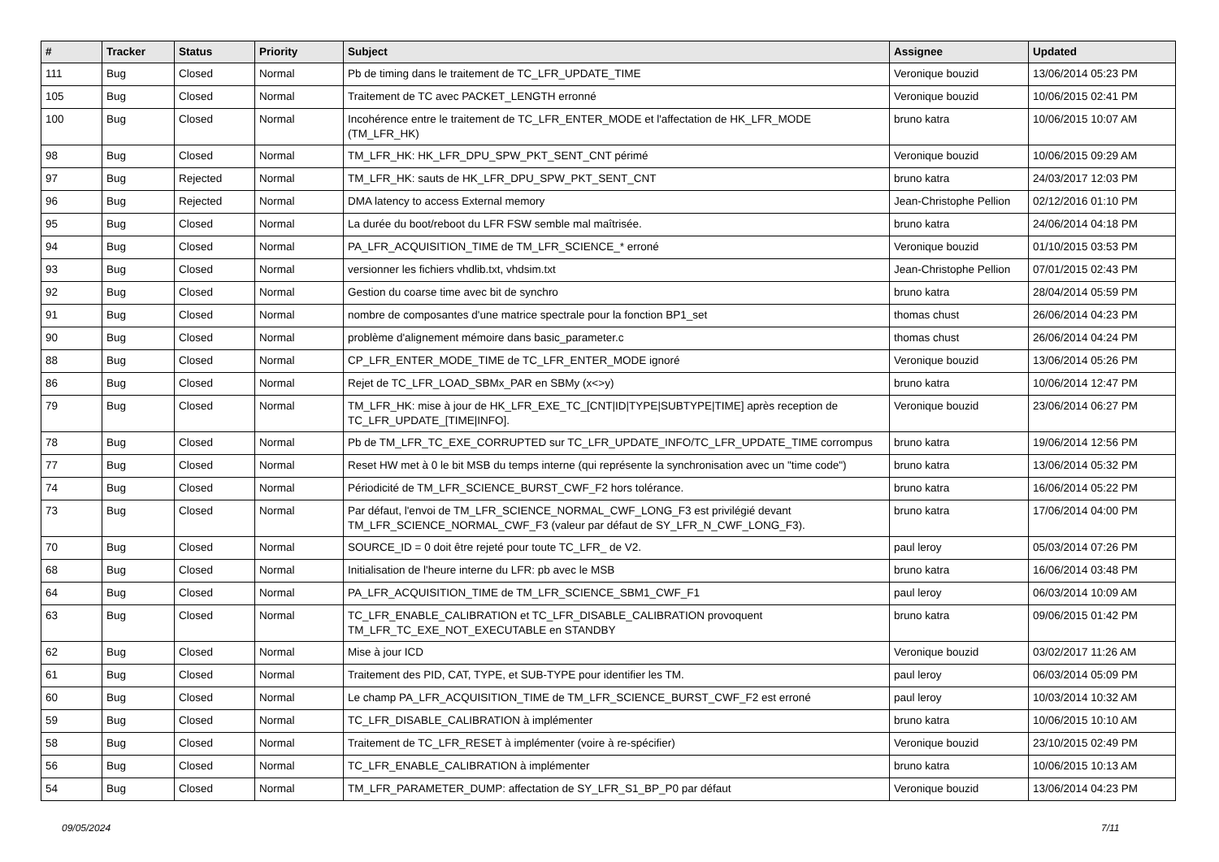| # | Tracker | Status | Priority | Subject | Assignee | Updated |
| --- | --- | --- | --- | --- | --- | --- |
| 111 | Bug | Closed | Normal | Pb de timing dans le traitement de TC_LFR_UPDATE_TIME | Veronique bouzid | 13/06/2014 05:23 PM |
| 105 | Bug | Closed | Normal | Traitement de TC avec PACKET_LENGTH erronné | Veronique bouzid | 10/06/2015 02:41 PM |
| 100 | Bug | Closed | Normal | Incohérence entre le traitement de TC_LFR_ENTER_MODE et l'affectation de HK_LFR_MODE (TM_LFR_HK) | bruno katra | 10/06/2015 10:07 AM |
| 98 | Bug | Closed | Normal | TM_LFR_HK: HK_LFR_DPU_SPW_PKT_SENT_CNT périmé | Veronique bouzid | 10/06/2015 09:29 AM |
| 97 | Bug | Rejected | Normal | TM_LFR_HK: sauts de HK_LFR_DPU_SPW_PKT_SENT_CNT | bruno katra | 24/03/2017 12:03 PM |
| 96 | Bug | Rejected | Normal | DMA latency to access External memory | Jean-Christophe Pellion | 02/12/2016 01:10 PM |
| 95 | Bug | Closed | Normal | La durée du boot/reboot du LFR FSW semble mal maîtrisée. | bruno katra | 24/06/2014 04:18 PM |
| 94 | Bug | Closed | Normal | PA_LFR_ACQUISITION_TIME de TM_LFR_SCIENCE_* erroné | Veronique bouzid | 01/10/2015 03:53 PM |
| 93 | Bug | Closed | Normal | versionner les fichiers vhdlib.txt, vhdsim.txt | Jean-Christophe Pellion | 07/01/2015 02:43 PM |
| 92 | Bug | Closed | Normal | Gestion du coarse time avec bit de synchro | bruno katra | 28/04/2014 05:59 PM |
| 91 | Bug | Closed | Normal | nombre de composantes d'une matrice spectrale pour la fonction BP1_set | thomas chust | 26/06/2014 04:23 PM |
| 90 | Bug | Closed | Normal | problème d'alignement mémoire dans basic_parameter.c | thomas chust | 26/06/2014 04:24 PM |
| 88 | Bug | Closed | Normal | CP_LFR_ENTER_MODE_TIME de TC_LFR_ENTER_MODE ignoré | Veronique bouzid | 13/06/2014 05:26 PM |
| 86 | Bug | Closed | Normal | Rejet de TC_LFR_LOAD_SBMx_PAR en SBMy (x<>y) | bruno katra | 10/06/2014 12:47 PM |
| 79 | Bug | Closed | Normal | TM_LFR_HK: mise à jour de HK_LFR_EXE_TC_[CNT/ID/TYPE/SUBTYPE/TIME] après reception de TC_LFR_UPDATE_[TIME/INFO]. | Veronique bouzid | 23/06/2014 06:27 PM |
| 78 | Bug | Closed | Normal | Pb de TM_LFR_TC_EXE_CORRUPTED sur TC_LFR_UPDATE_INFO/TC_LFR_UPDATE_TIME corrompus | bruno katra | 19/06/2014 12:56 PM |
| 77 | Bug | Closed | Normal | Reset HW met à 0 le bit MSB du temps interne (qui représente la synchronisation avec un "time code") | bruno katra | 13/06/2014 05:32 PM |
| 74 | Bug | Closed | Normal | Périodicité de TM_LFR_SCIENCE_BURST_CWF_F2 hors tolérance. | bruno katra | 16/06/2014 05:22 PM |
| 73 | Bug | Closed | Normal | Par défaut, l'envoi de TM_LFR_SCIENCE_NORMAL_CWF_LONG_F3 est privilégié devant TM_LFR_SCIENCE_NORMAL_CWF_F3 (valeur par défaut de SY_LFR_N_CWF_LONG_F3). | bruno katra | 17/06/2014 04:00 PM |
| 70 | Bug | Closed | Normal | SOURCE_ID = 0 doit être rejeté pour toute TC_LFR_ de V2. | paul leroy | 05/03/2014 07:26 PM |
| 68 | Bug | Closed | Normal | Initialisation de l'heure interne du LFR: pb avec le MSB | bruno katra | 16/06/2014 03:48 PM |
| 64 | Bug | Closed | Normal | PA_LFR_ACQUISITION_TIME de TM_LFR_SCIENCE_SBM1_CWF_F1 | paul leroy | 06/03/2014 10:09 AM |
| 63 | Bug | Closed | Normal | TC_LFR_ENABLE_CALIBRATION et TC_LFR_DISABLE_CALIBRATION provoquent TM_LFR_TC_EXE_NOT_EXECUTABLE en STANDBY | bruno katra | 09/06/2015 01:42 PM |
| 62 | Bug | Closed | Normal | Mise à jour ICD | Veronique bouzid | 03/02/2017 11:26 AM |
| 61 | Bug | Closed | Normal | Traitement des PID, CAT, TYPE, et SUB-TYPE pour identifier les TM. | paul leroy | 06/03/2014 05:09 PM |
| 60 | Bug | Closed | Normal | Le champ PA_LFR_ACQUISITION_TIME de TM_LFR_SCIENCE_BURST_CWF_F2 est erroné | paul leroy | 10/03/2014 10:32 AM |
| 59 | Bug | Closed | Normal | TC_LFR_DISABLE_CALIBRATION à implémenter | bruno katra | 10/06/2015 10:10 AM |
| 58 | Bug | Closed | Normal | Traitement de TC_LFR_RESET à implémenter (voire à re-spécifier) | Veronique bouzid | 23/10/2015 02:49 PM |
| 56 | Bug | Closed | Normal | TC_LFR_ENABLE_CALIBRATION à implémenter | bruno katra | 10/06/2015 10:13 AM |
| 54 | Bug | Closed | Normal | TM_LFR_PARAMETER_DUMP: affectation de SY_LFR_S1_BP_P0 par défaut | Veronique bouzid | 13/06/2014 04:23 PM |
09/05/2024 7/11